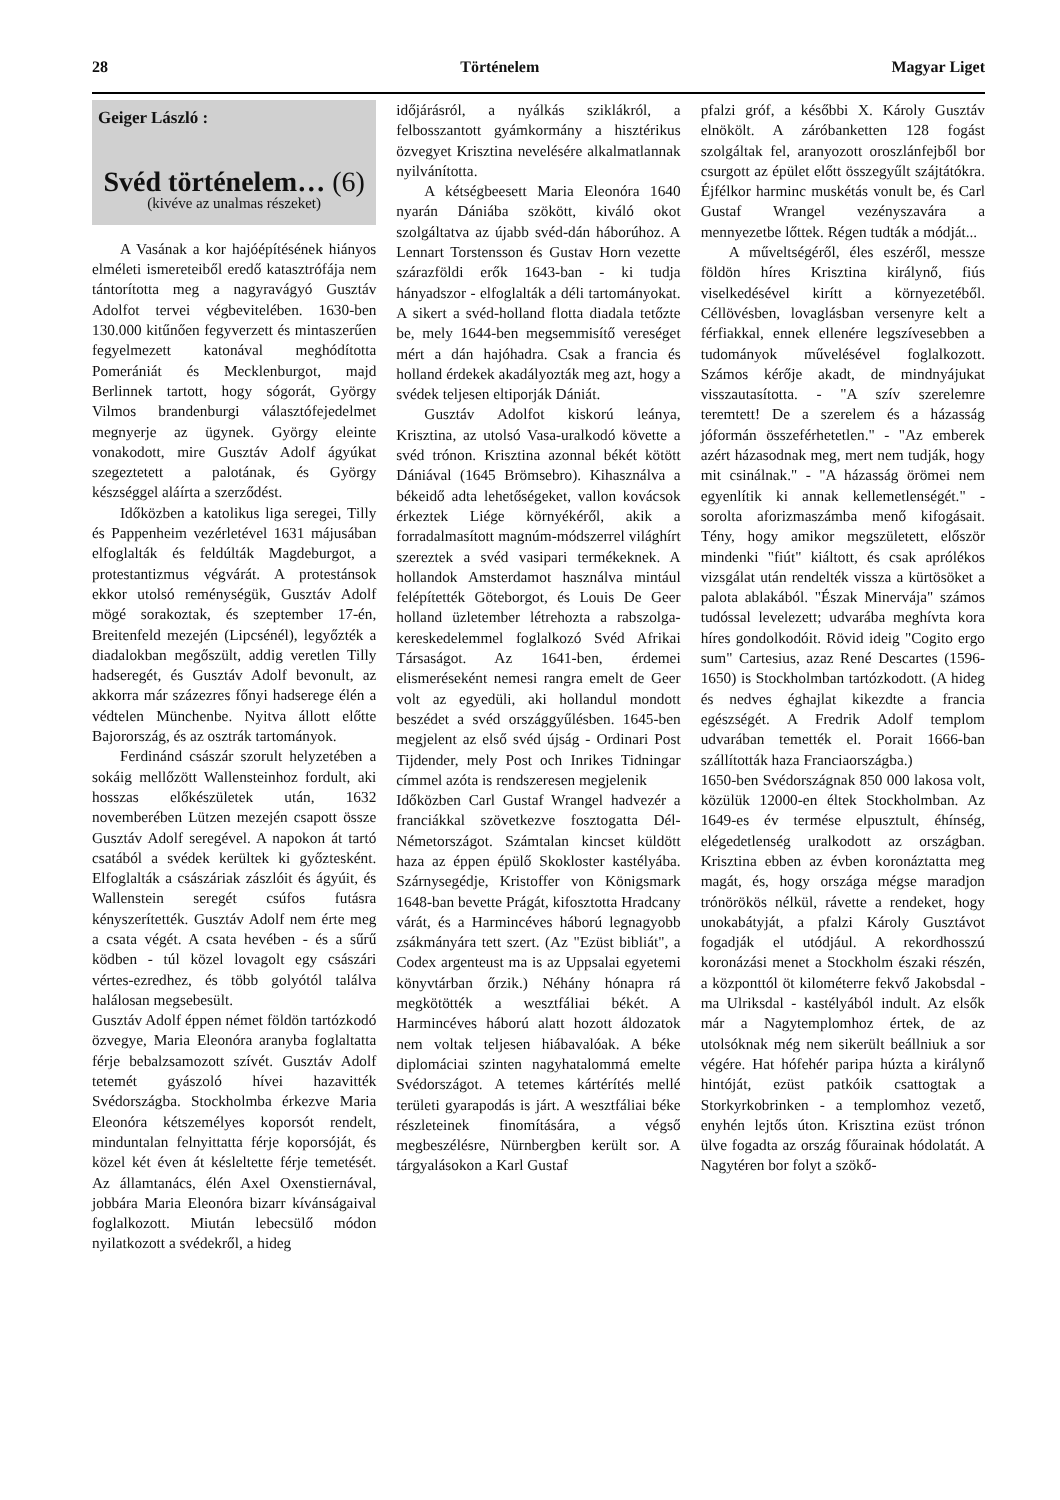28 Történelem Magyar Liget
Geiger László :
Svéd történelem… (6)
(kivéve az unalmas részeket)
A Vasának a kor hajóépítésének hiányos elméleti ismereteiből eredő katasztrófája nem tántorította meg a nagyravágyó Gusztáv Adolfot tervei végbevitelében. 1630-ben 130.000 kitűnően fegyverzett és mintaszerűen fegyelmezett katonával meghódította Pomerániát és Mecklenburgot, majd Berlinnek tartott, hogy sógorát, György Vilmos brandenburgi választófejedelmet megnyerje az ügynek. György eleinte vonakodott, mire Gusztáv Adolf ágyúkat szegeztetett a palotának, és György készséggel aláírta a szerződést.
Időközben a katolikus liga seregei, Tilly és Pappenheim vezérletével 1631 májusában elfoglalták és feldúlták Magdeburgot, a protestantizmus végvárát. A protestánsok ekkor utolsó reménységük, Gusztáv Adolf mögé sorakoztak, és szeptember 17-én, Breitenfeld mezején (Lipcsénél), legyőzték a diadalokban megőszült, addig veretlen Tilly hadseregét, és Gusztáv Adolf bevonult, az akkorra már százezres főnyi hadserege élén a védtelen Münchenbe. Nyitva állott előtte Bajorország, és az osztrák tartományok.
Ferdinánd császár szorult helyzetében a sokáig mellőzött Wallensteinhoz fordult, aki hosszas előkészületek után, 1632 novemberében Lützen mezején csapott össze Gusztáv Adolf seregével. A napokon át tartó csatából a svédek kerültek ki győztesként. Elfoglalták a császáriak zászlóit és ágyúit, és Wallenstein seregét csúfos futásra kényszerítették. Gusztáv Adolf nem érte meg a csata végét. A csata hevében - és a sűrű ködben - túl közel lovagolt egy császári vértes-ezredhez, és több golyótól találva halálosan megsebesült.
Gusztáv Adolf éppen német földön tartózkodó özvegye, Maria Eleonóra aranyba foglaltatta férje bebalzsamozott szívét. Gusztáv Adolf tetemét gyászoló hívei hazavitték Svédországba. Stockholmba érkezve Maria Eleonóra kétszemélyes koporsót rendelt, minduntalan felnyittatta férje koporsóját, és közel két éven át késleltette férje temetését. Az államtanács, élén Axel Oxenstiernával, jobbára Maria Eleonóra bizarr kívánságaival foglalkozott. Miután lebecsülő módon nyilatkozott a svédekről, a hideg
időjárásról, a nyálkás sziklákról, a felbosszantott gyámkormány a hisztérikus özvegyet Krisztina nevelésére alkalmatlannak nyilvánította.
A kétségbeesett Maria Eleonóra 1640 nyarán Dániába szökött, kiváló okot szolgáltatva az újabb svéd-dán háborúhoz. A Lennart Torstensson és Gustav Horn vezette szárazföldi erők 1643-ban - ki tudja hányadszor - elfoglalták a déli tartományokat. A sikert a svéd-holland flotta diadala tetőzte be, mely 1644-ben megsemmisítő vereséget mért a dán hajóhadra. Csak a francia és holland érdekek akadályozták meg azt, hogy a svédek teljesen eltiporják Dániát.
Gusztáv Adolfot kiskorú leánya, Krisztina, az utolsó Vasa-uralkodó követte a svéd trónon. Krisztina azonnal békét kötött Dániával (1645 Brömsebro). Kihasználva a békeidő adta lehetőségeket, vallon kovácsok érkeztek Liége környékéről, akik a forradalmasított magnúm-módszerrel világhírt szereztek a svéd vasipari termékeknek. A hollandok Amsterdamot használva mintául felépítették Göteborgot, és Louis De Geer holland üzletember létrehozta a rabszolga-kereskedelemmel foglalkozó Svéd Afrikai Társaságot. Az 1641-ben, érdemei elismeréseként nemesi rangra emelt de Geer volt az egyedüli, aki hollandul mondott beszédet a svéd országgyűlésben. 1645-ben megjelent az első svéd újság - Ordinari Post Tijdender, mely Post och Inrikes Tidningar címmel azóta is rendszeresen megjelenik
Időközben Carl Gustaf Wrangel hadvezér a franciákkal szövetkezve fosztogatta Dél-Németországot. Számtalan kincset küldött haza az éppen épülő Skokloster kastélyába. Szárnysegédje, Kristoffer von Königsmark 1648-ban bevette Prágát, kifosztotta Hradcany várát, és a Harmincéves háború legnagyobb zsákmányára tett szert. (Az "Ezüst bibliát", a Codex argenteust ma is az Uppsalai egyetemi könyvtárban őrzik.) Néhány hónapra rá megkötötték a wesztfáliai békét. A Harmincéves háború alatt hozott áldozatok nem voltak teljesen hiábavalóak. A béke diplomáciai szinten nagyhatalommá emelte Svédországot. A tetemes kártérítés mellé területi gyarapodás is járt. A wesztfáliai béke részleteinek finomítására, a végső megbeszélésre, Nürnbergben került sor. A tárgyalásokon a Karl Gustaf
pfalzi gróf, a későbbi X. Károly Gusztáv elnökölt. A záróbanketten 128 fogást szolgáltak fel, aranyozott oroszlánfejből bor csurgott az épület előtt összegyűlt szájtátókra. Éjfélkor harminc muskétás vonult be, és Carl Gustaf Wrangel vezényszavára a mennyezetbe lőttek. Régen tudták a módját...
A műveltségéről, éles eszéről, messze földön híres Krisztina királynő, fiús viselkedésével kirítt a környezetéből. Céllövésben, lovaglásban versenyre kelt a férfiakkal, ennek ellenére legszívesebben a tudományok művelésével foglalkozott. Számos kérője akadt, de mindnyájukat visszautasította. - "A szív szerelemre teremtett! De a szerelem és a házasság jóformán összeférhetetlen." - "Az emberek azért házasodnak meg, mert nem tudják, hogy mit csinálnak." - "A házasság örömei nem egyenlítik ki annak kellemetlenségét." - sorolta aforizmaszámba menő kifogásait. Tény, hogy amikor megszületett, először mindenki "fiút" kiáltott, és csak aprólékos vizsgálat után rendelték vissza a kürtösöket a palota ablakából. "Észak Minervája" számos tudóssal levelezett; udvarába meghívta kora híres gondolkodóit. Rövid ideig "Cogito ergo sum" Cartesius, azaz René Descartes (1596-1650) is Stockholmban tartózkodott. (A hideg és nedves éghajlat kikezdte a francia egészségét. A Fredrik Adolf templom udvarában temették el. Porait 1666-ban szállították haza Franciaországba.)
1650-ben Svédországnak 850 000 lakosa volt, közülük 12000-en éltek Stockholmban. Az 1649-es év termése elpusztult, éhínség, elégedetlenség uralkodott az országban. Krisztina ebben az évben koronáztatta meg magát, és, hogy országa mégse maradjon trónörökös nélkül, rávette a rendeket, hogy unokabátyját, a pfalzi Károly Gusztávot fogadják el utódjául. A rekordhosszú koronázási menet a Stockholm északi részén, a központtól öt kilométerre fekvő Jakobsdal - ma Ulriksdal - kastélyából indult. Az elsők már a Nagytemplomhoz értek, de az utolsóknak még nem sikerült beállniuk a sor végére. Hat hófehér paripa húzta a királynő hintóját, ezüst patkóik csattogtak a Storkyrkobrinken - a templomhoz vezető, enyhén lejtős úton. Krisztina ezüst trónon ülve fogadta az ország főurainak hódolatát. A Nagytéren bor folyt a szökő-